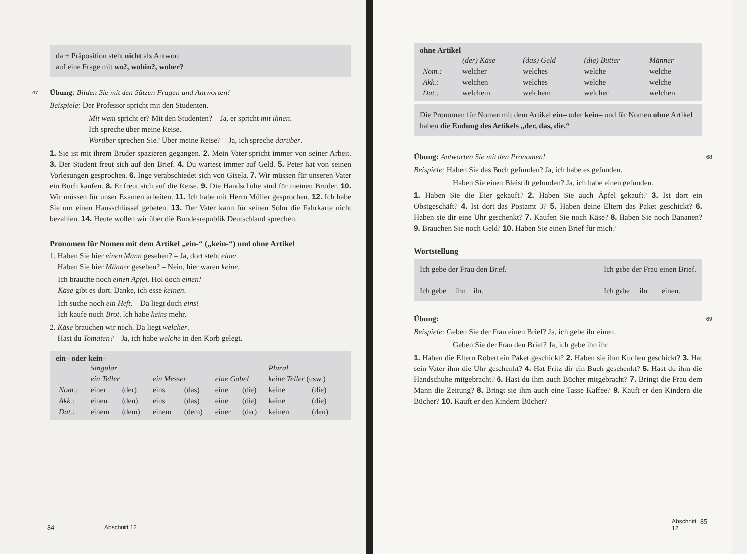da + Präposition steht nicht als Antwort
auf eine Frage mit wo?, wohin?, woher?
67 Übung: Bilden Sie mit den Sätzen Fragen und Antworten!
Beispiele: Der Professor spricht mit den Studenten.
Mit wem spricht er? Mit den Studenten? – Ja, er spricht mit ihnen.
Ich spreche über meine Reise.
Worüber sprechen Sie? Über meine Reise? – Ja, ich spreche darüber.
1. Sie ist mit ihrem Bruder spazieren gegangen. 2. Mein Vater spricht immer von seiner Arbeit. 3. Der Student freut sich auf den Brief. 4. Du wartest immer auf Geld. 5. Peter hat von seinen Vorlesungen gesprochen. 6. Inge verabschiedet sich von Gisela. 7. Wir müssen für unseren Vater ein Buch kaufen. 8. Er freut sich auf die Reise. 9. Die Handschuhe sind für meinen Bruder. 10. Wir müssen für unser Examen arbeiten. 11. Ich habe mit Herrn Müller gesprochen. 12. Ich habe Sie um einen Hausschlüssel gebeten. 13. Der Vater kann für seinen Sohn die Fahrkarte nicht bezahlen. 14. Heute wollen wir über die Bundesrepublik Deutschland sprechen.
Pronomen für Nomen mit dem Artikel „ein-“ („kein-“) und ohne Artikel
1. Haben Sie hier einen Mann gesehen? – Ja, dort steht einer.
Haben Sie hier Männer gesehen? – Nein, hier waren keine.
Ich brauche noch einen Apfel. Hol doch einen!
Käse gibt es dort. Danke, ich esse keinen.
Ich suche noch ein Heft. – Da liegt doch eins!
Ich kaufe noch Brot. Ich habe keins mehr.
2. Käse brauchen wir noch. Da liegt welcher.
Hast du Tomaten? – Ja, ich habe welche in den Korb gelegt.
ein– oder kein–
| | Singular | | | | | | Plural | |
| | ein Teller | | ein Messer | | eine Gabel | | keine Teller (usw.) | |
| Nom.: | einer | (der) | eins | (das) | eine | (die) | keine | (die) |
| Akk.: | einen | (den) | eins | (das) | eine | (die) | keine | (die) |
| Dat.: | einem | (dem) | einem | (dem) | einer | (der) | keinen | (den) |
84 Abschnitt 12
ohne Artikel
| | (der) Käse | (das) Geld | (die) Butter | Männer |
| Nom.: | welcher | welches | welche | welche |
| Akk.: | welchen | welches | welche | welche |
| Dat.: | welchem | welchem | welcher | welchen |
Die Pronomen für Nomen mit dem Artikel ein– oder kein– und für Nomen ohne Artikel haben die Endung des Artikels „der, das, die.“
Übung: Antworten Sie mit den Pronomen! 68
Beispiele: Haben Sie das Buch gefunden? Ja, ich habe es gefunden.
Haben Sie einen Bleistift gefunden? Ja, ich habe einen gefunden.
1. Haben Sie die Eier gekauft? 2. Haben Sie auch Äpfel gekauft? 3. Ist dort ein Obstgeschäft? 4. Ist dort das Postamt 3? 5. Haben deine Eltern das Paket geschickt? 6. Haben sie dir eine Uhr geschenkt? 7. Kaufen Sie noch Käse? 8. Haben Sie noch Bananen? 9. Brauchen Sie noch Geld? 10. Haben Sie einen Brief für mich?
Wortstellung
Ich gebe der Frau den Brief.
Ich gebe ihn ihr.
Ich gebe der Frau einen Brief.
Ich gebe ihr einen.
Übung: 69
Beispiele: Geben Sie der Frau einen Brief? Ja, ich gebe ihr einen.
Geben Sie der Frau den Brief? Ja, ich gebe ihn ihr.
1. Haben die Eltern Robert ein Paket geschickt? 2. Haben sie ihm Kuchen geschickt? 3. Hat sein Vater ihm die Uhr geschenkt? 4. Hat Fritz dir ein Buch geschenkt? 5. Hast du ihm die Handschuhe mitgebracht? 6. Hast du ihm auch Bücher mitgebracht? 7. Bringt die Frau dem Mann die Zeitung? 8. Bringt sie ihm auch eine Tasse Kaffee? 9. Kauft er den Kindern die Bücher? 10. Kauft er den Kindern Bücher?
Abschnitt 12 85